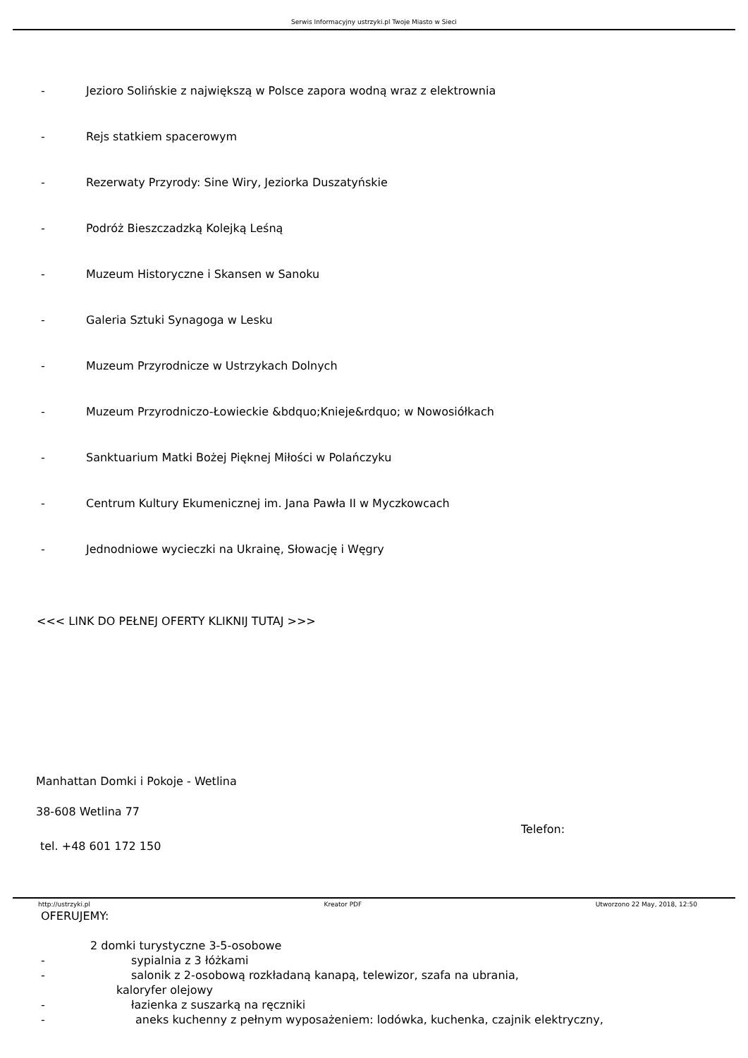Serwis Informacyjny ustrzyki.pl Twoje Miasto w Sieci
- Jezioro Solińskie z największą w Polsce zapora wodną wraz z elektrownia
- Rejs statkiem spacerowym
- Rezerwaty Przyrody: Sine Wiry, Jeziorka Duszatyńskie
- Podróż Bieszczadzką Kolejką Leśną
- Muzeum Historyczne i Skansen w Sanoku
- Galeria Sztuki Synagoga w Lesku
- Muzeum Przyrodnicze w Ustrzykach Dolnych
- Muzeum Przyrodniczo-Łowieckie &bdquo;Knieje&rdquo; w Nowosiółkach
- Sanktuarium Matki Bożej Pięknej Miłości w Polańczyku
- Centrum Kultury Ekumenicznej im. Jana Pawła II w Myczkowcach
- Jednodniowe wycieczki na Ukrainę, Słowację i Węgry
<<< LINK DO PEŁNEJ OFERTY KLIKNIJ TUTAJ >>>
Manhattan Domki i Pokoje - Wetlina
38-608 Wetlina 77
tel. +48 601 172 150
Telefon:
OFERUJEMY:
2 domki turystyczne 3-5-osobowe
- sypialnia z 3 łóżkami
- salonik z 2-osobową rozkładaną kanapą, telewizor, szafa na ubrania,
kaloryfer olejowy
- łazienka z suszarką na ręczniki
- aneks kuchenny z pełnym wyposażeniem: lodówka, kuchenka, czajnik elektryczny,
http://ustrzyki.pl Kreator PDF Utworzono 22 May, 2018, 12:50